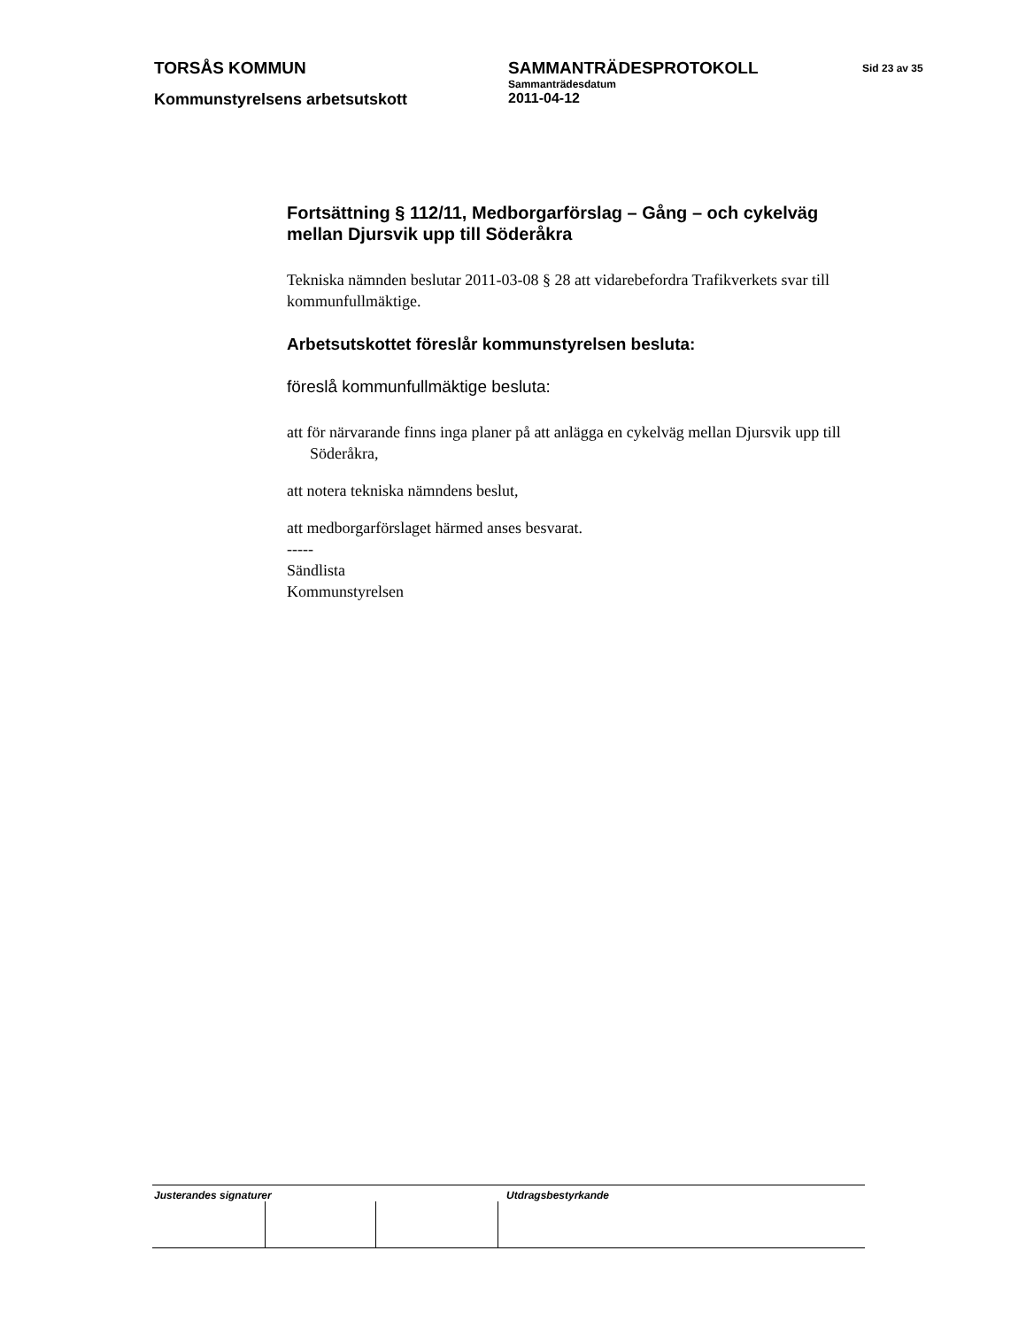TORSÅS KOMMUN SAMMANTRÄDESPROTOKOLL
Sammanträdesdatum
Sid 23 av 35
Kommunstyrelsens arbetsutskott 2011-04-12
Fortsättning § 112/11, Medborgarförslag – Gång – och cykelväg mellan Djursvik upp till Söderåkra
Tekniska nämnden beslutar 2011-03-08 § 28 att vidarebefordra Trafikverkets svar till kommunfullmäktige.
Arbetsutskottet föreslår kommunstyrelsen besluta:
föreslå kommunfullmäktige besluta:
att för närvarande finns inga planer på att anlägga en cykelväg mellan Djursvik upp till Söderåkra,
att notera tekniska nämndens beslut,
att medborgarförslaget härmed anses besvarat.
-----
Sändlista
Kommunstyrelsen
Justerandes signaturer Utdragsbestyrkande